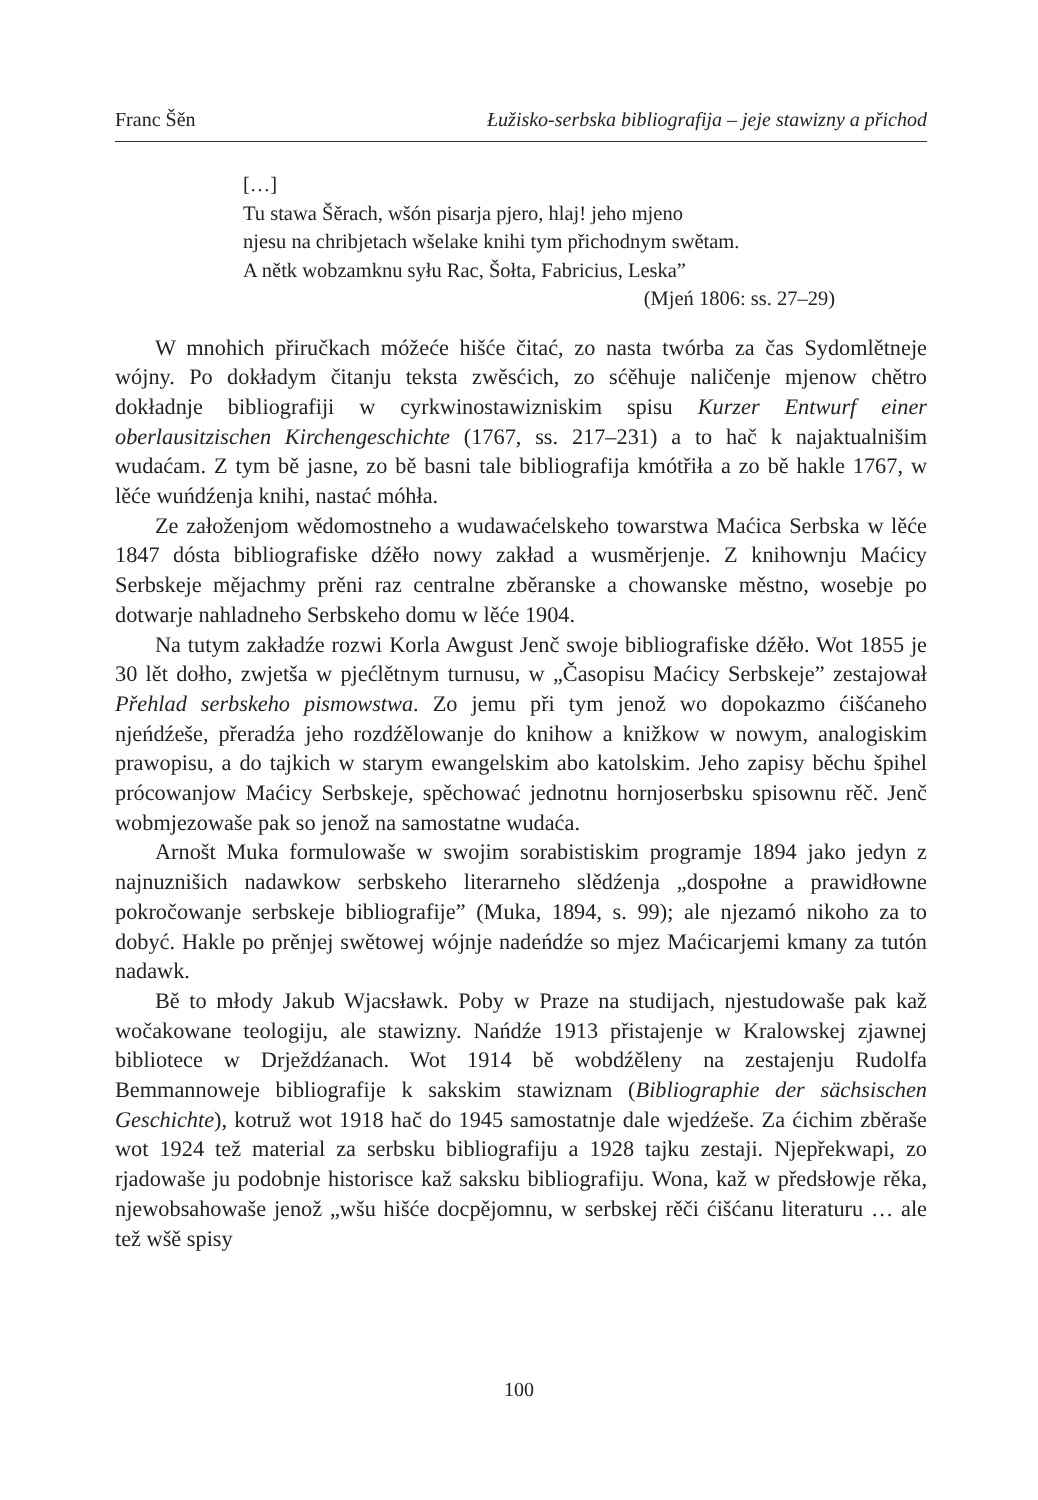Franc Šěn Łužisko-serbska bibliografija – jeje stawizny a přichod
[…]
Tu stawa Šěrach, wšón pisarja pjero, hlaj! jeho mjeno
njesu na chribjetach wšelake knihi tym přichodnym swětam.
A nětk wobzamknu syłu Rac, Šołta, Fabricius, Leska”
(Mjeń 1806: ss. 27–29)
W mnohich přiručkach móžeće hišće čitać, zo nasta twórba za čas Sydomlětneje wójny. Po dokładym čitanju teksta zwěsćich, zo sćěhuje naličenje mjenow chětro dokładnje bibliografiji w cyrkwinostawizniskim spisu Kurzer Entwurf einer oberlausitzischen Kirchengeschichte (1767, ss. 217–231) a to hač k najaktualnišim wudaćam. Z tym bě jasne, zo bě basni tale bibliografija kmótřiła a zo bě hakle 1767, w lěće wuńdźenja knihi, nastać móhła.
Ze załoženjom wědomostneho a wudawaćelskeho towarstwa Maćica Serbska w lěće 1847 dósta bibliografiske dźěło nowy zakład a wusměrjenje. Z knihownju Maćicy Serbskeje měјachmy prěni raz centralne zběranske a chowanske městno, wosebje po dotwarje nahladneho Serbskeho domu w lěće 1904.
Na tutym zakładźe rozwi Korla Awgust Jenč swoje bibliografiske dźěło. Wot 1855 je 30 lět dołho, zwjetša w pjećlětnym turnusu, w „Časopisu Maćicy Serbskeje” zestajował Přehlad serbskeho pismowstwa. Zo jemu při tym jenož wo dopokazmo ćišćaneho njeńdźeše, přeradźa jeho rozdźělowanje do knihow a knižkow w nowym, analogiskim prawopisu, a do tajkich w starym ewangelskim abo katolskim. Jeho zapisy běchu špihel prócowanjow Maćicy Serbskeje, spěchować jednotnu hornjoserbsku spisownu rěč. Jenč wobmjezowaše pak so jenož na samostatne wudaća.
Arnošt Muka formulowaše w swojim sorabistiskim programje 1894 jako jedyn z najnuznišich nadawkow serbskeho literarneho slědźenja „dospołne a prawidłowne pokročowanje serbskeje bibliografije” (Muka, 1894, s. 99); ale njezamó nikoho za to dobyć. Hakle po prěnjej swětowej wójnje nadeńdźe so mjez Maćicarjemi kmany za tutón nadawk.
Bě to młody Jakub Wjacsławk. Poby w Praze na studijach, njestudowaše pak kaž wočakowane teologiju, ale stawizny. Nańdźe 1913 přistajenje w Kralowskej zjawnej bibliotece w Drježdźanach. Wot 1914 bě wobdźěleny na zestajenju Rudolfa Bemmannoweje bibliografije k sakskim stawiznam (Bibliographie der sächsischen Geschichte), kotruž wot 1918 hač do 1945 samostatnje dale wjedźeše. Za ćichim zběraše wot 1924 tež material za serbsku bibliografiju a 1928 tajku zestaji. Njepřekwapi, zo rjadowaše ju podobnje historisce kaž saksku bibliografiju. Wona, kaž w předsłowje rěka, njewobsahowaše jenož „wšu hišće docpějomnu, w serbskej rěči ćišćanu literaturu … ale tež wšě spisy
100